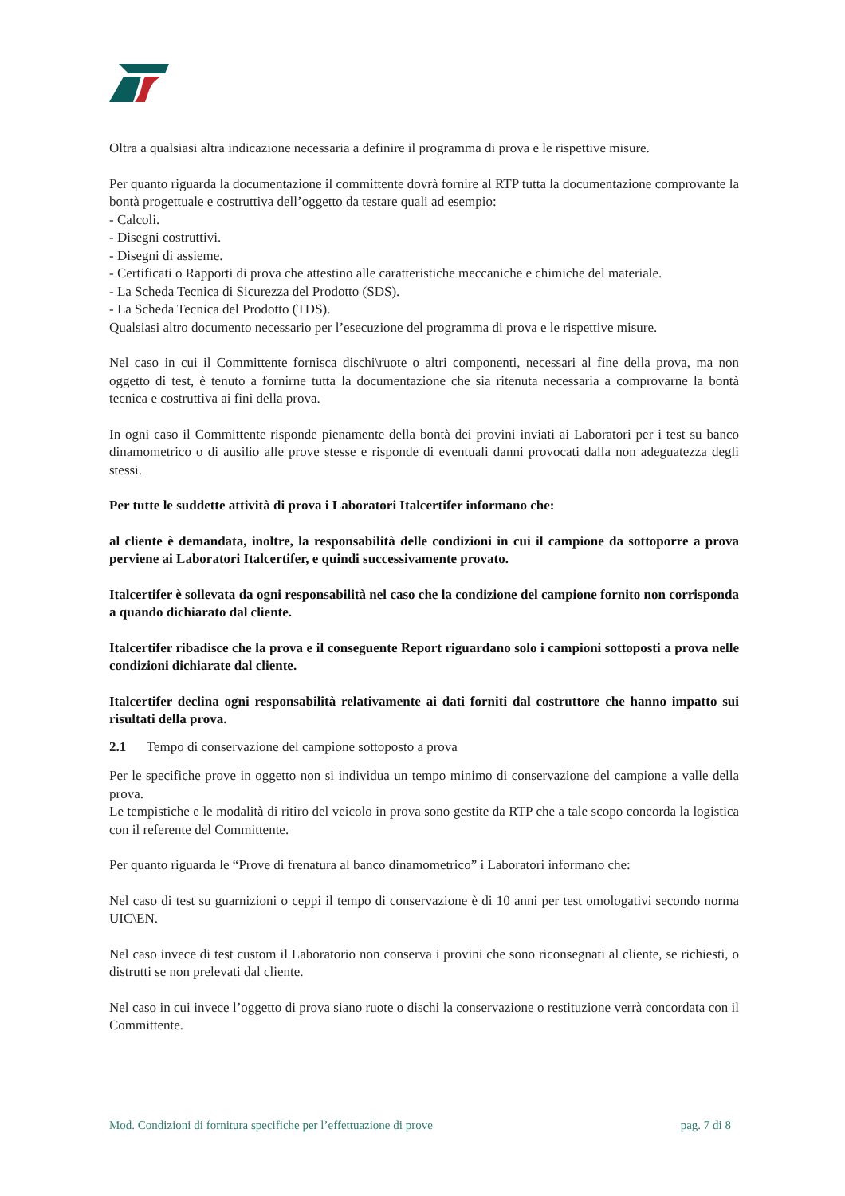Oltra a qualsiasi altra indicazione necessaria a definire il programma di prova e le rispettive misure.
Per quanto riguarda la documentazione il committente dovrà fornire al RTP tutta la documentazione comprovante la bontà progettuale e costruttiva dell’oggetto da testare quali ad esempio:
- Calcoli.
- Disegni costruttivi.
- Disegni di assieme.
- Certificati o Rapporti di prova che attestino alle caratteristiche meccaniche e chimiche del materiale.
- La Scheda Tecnica di Sicurezza del Prodotto (SDS).
- La Scheda Tecnica del Prodotto (TDS).
Qualsiasi altro documento necessario per l’esecuzione del programma di prova e le rispettive misure.
Nel caso in cui il Committente fornisca dischi\ruote o altri componenti, necessari al fine della prova, ma non oggetto di test, è tenuto a fornirne tutta la documentazione che sia ritenuta necessaria a comprovarne la bontà tecnica e costruttiva ai fini della prova.
In ogni caso il Committente risponde pienamente della bontà dei provini inviati ai Laboratori per i test su banco dinamometrico o di ausilio alle prove stesse e risponde di eventuali danni provocati dalla non adeguatezza degli stessi.
Per tutte le suddette attività di prova i Laboratori Italcertifer informano che:
al cliente è demandata, inoltre, la responsabilità delle condizioni in cui il campione da sottoporre a prova perviene ai Laboratori Italcertifer, e quindi successivamente provato.
Italcertifer è sollevata da ogni responsabilità nel caso che la condizione del campione fornito non corrisponda a quando dichiarato dal cliente.
Italcertifer ribadisce che la prova e il conseguente Report riguardano solo i campioni sottoposti a prova nelle condizioni dichiarate dal cliente.
Italcertifer declina ogni responsabilità relativamente ai dati forniti dal costruttore che hanno impatto sui risultati della prova.
2.1 Tempo di conservazione del campione sottoposto a prova
Per le specifiche prove in oggetto non si individua un tempo minimo di conservazione del campione a valle della prova.
Le tempistiche e le modalità di ritiro del veicolo in prova sono gestite da RTP che a tale scopo concorda la logistica con il referente del Committente.
Per quanto riguarda le “Prove di frenatura al banco dinamometrico” i Laboratori informano che:
Nel caso di test su guarnizioni o ceppi il tempo di conservazione è di 10 anni per test omologativi secondo norma UIC\EN.
Nel caso invece di test custom il Laboratorio non conserva i provini che sono riconsegnati al cliente, se richiesti, o distrutti se non prelevati dal cliente.
Nel caso in cui invece l’oggetto di prova siano ruote o dischi la conservazione o restituzione verrà concordata con il Committente.
Mod. Condizioni di fornitura specifiche per l’effettuazione di prove pag. 7 di 8